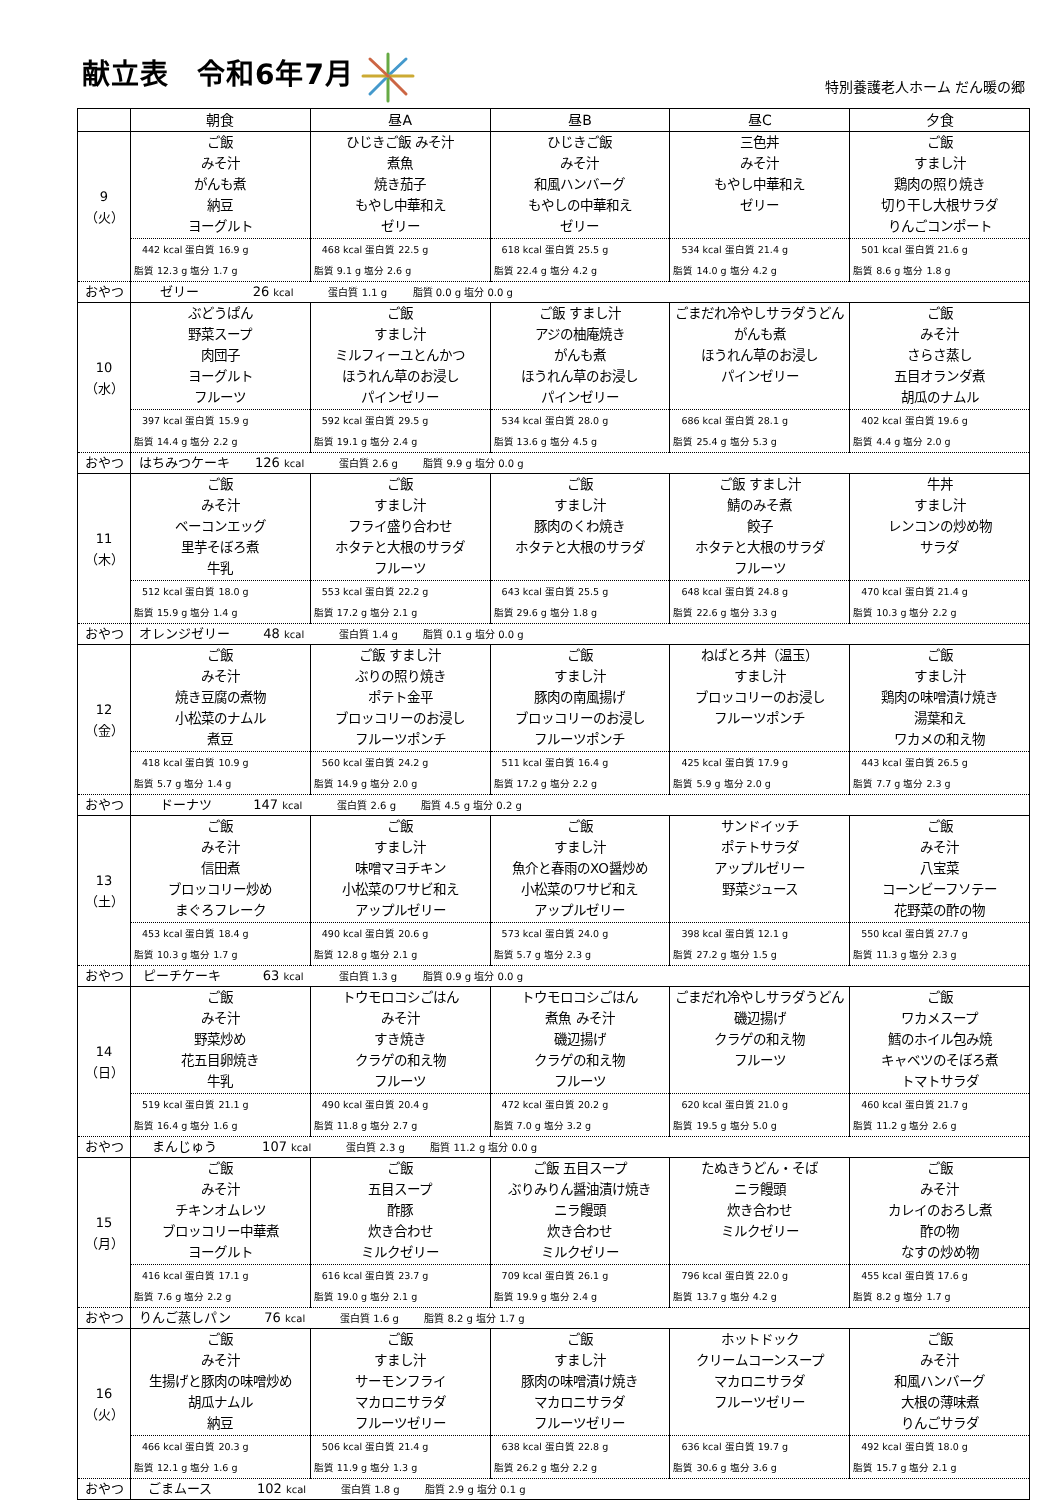献立表 令和6年7月
特別養護老人ホーム だん暖の郷
| | 朝食 | 昼A | 昼B | 昼C | 夕食 |
| --- | --- | --- | --- | --- | --- |
| 9 （火） | ご飯 みそ汁 がんも煮 納豆 ヨーグルト | ひじきご飯 みそ汁 煮魚 焼き茄子 もやし中華和え ゼリー | ひじきご飯 みそ汁 和風ハンバーグ もやしの中華和え ゼリー | 三色丼 みそ汁 もやし中華和え ゼリー | ご飯 すまし汁 鶏肉の照り焼き 切り干し大根サラダ りんごコンポート |
| | 442 kcal 蛋白質 16.9 g 脂質 12.3 g 塩分 1.7 g | 468 kcal 蛋白質 22.5 g 脂質 9.1 g 塩分 2.6 g | 618 kcal 蛋白質 25.5 g 脂質 22.4 g 塩分 4.2 g | 534 kcal 蛋白質 21.4 g 脂質 14.0 g 塩分 4.2 g | 501 kcal 蛋白質 21.6 g 脂質 8.6 g 塩分 1.8 g |
| おやつ | ゼリー 26 kcal 蛋白質 1.1 g 脂質 0.0 g 塩分 0.0 g | | | | |
| 10 （水） | ぶどうぱん 野菜スープ 肉団子 ヨーグルト フルーツ | ご飯 すまし汁 ミルフィーユとんかつ ほうれん草のお浸し パインゼリー | ご飯 すまし汁 アジの柚庵焼き がんも煮 ほうれん草のお浸し パインゼリー | ごまだれ冷やしサラダうどん がんも煮 ほうれん草のお浸し パインゼリー | ご飯 みそ汁 さらさ蒸し 五目オランダ煮 胡瓜のナムル |
| | 397 kcal 蛋白質 15.9 g 脂質 14.4 g 塩分 2.2 g | 592 kcal 蛋白質 29.5 g 脂質 19.1 g 塩分 2.4 g | 534 kcal 蛋白質 28.0 g 脂質 13.6 g 塩分 4.5 g | 686 kcal 蛋白質 28.1 g 脂質 25.4 g 塩分 5.3 g | 402 kcal 蛋白質 19.6 g 脂質 4.4 g 塩分 2.0 g |
| おやつ | はちみつケーキ 126 kcal 蛋白質 2.6 g 脂質 9.9 g 塩分 0.0 g | | | | |
| 11 （木） | ご飯 みそ汁 ベーコンエッグ 里芋そぼろ煮 牛乳 | ご飯 すまし汁 フライ盛り合わせ ホタテと大根のサラダ フルーツ | ご飯 すまし汁 豚肉のくわ焼き ホタテと大根のサラダ | ご飯 すまし汁 鯖のみそ煮 餃子 ホタテと大根のサラダ フルーツ | 牛丼 すまし汁 レンコンの炒め物 サラダ |
| | 512 kcal 蛋白質 18.0 g 脂質 15.9 g 塩分 1.4 g | 553 kcal 蛋白質 22.2 g 脂質 17.2 g 塩分 2.1 g | 643 kcal 蛋白質 25.5 g 脂質 29.6 g 塩分 1.8 g | 648 kcal 蛋白質 24.8 g 脂質 22.6 g 塩分 3.3 g | 470 kcal 蛋白質 21.4 g 脂質 10.3 g 塩分 2.2 g |
| おやつ | オレンジゼリー 48 kcal 蛋白質 1.4 g 脂質 0.1 g 塩分 0.0 g | | | | |
| 12 （金） | ご飯 みそ汁 焼き豆腐の煮物 小松菜のナムル 煮豆 | ご飯 すまし汁 ぶりの照り焼き ポテト金平 ブロッコリーのお浸し フルーツポンチ | ご飯 すまし汁 豚肉の南風揚げ ブロッコリーのお浸し フルーツポンチ | ねばとろ丼（温玉） すまし汁 ブロッコリーのお浸し フルーツポンチ | ご飯 すまし汁 鶏肉の味噌漬け焼き 湯葉和え ワカメの和え物 |
| | 418 kcal 蛋白質 10.9 g 脂質 5.7 g 塩分 1.4 g | 560 kcal 蛋白質 24.2 g 脂質 14.9 g 塩分 2.0 g | 511 kcal 蛋白質 16.4 g 脂質 17.2 g 塩分 2.2 g | 425 kcal 蛋白質 17.9 g 脂質 5.9 g 塩分 2.0 g | 443 kcal 蛋白質 26.5 g 脂質 7.7 g 塩分 2.3 g |
| おやつ | ドーナツ 147 kcal 蛋白質 2.6 g 脂質 4.5 g 塩分 0.2 g | | | | |
| 13 （土） | ご飯 みそ汁 信田煮 ブロッコリー炒め まぐろフレーク | ご飯 すまし汁 味噌マヨチキン 小松菜のワサビ和え アップルゼリー | ご飯 すまし汁 魚介と春雨のXO醤炒め 小松菜のワサビ和え アップルゼリー | サンドイッチ ポテトサラダ アップルゼリー 野菜ジュース | ご飯 みそ汁 八宝菜 コーンビーフソテー 花野菜の酢の物 |
| | 453 kcal 蛋白質 18.4 g 脂質 10.3 g 塩分 1.7 g | 490 kcal 蛋白質 20.6 g 脂質 12.8 g 塩分 2.1 g | 573 kcal 蛋白質 24.0 g 脂質 5.7 g 塩分 2.3 g | 398 kcal 蛋白質 12.1 g 脂質 27.2 g 塩分 1.5 g | 550 kcal 蛋白質 27.7 g 脂質 11.3 g 塩分 2.3 g |
| おやつ | ピーチケーキ 63 kcal 蛋白質 1.3 g 脂質 0.9 g 塩分 0.0 g | | | | |
| 14 （日） | ご飯 みそ汁 野菜炒め 花五目卵焼き 牛乳 | トウモロコシごはん みそ汁 すき焼き クラゲの和え物 フルーツ | トウモロコシごはん 煮魚 みそ汁 磯辺揚げ クラゲの和え物 フルーツ | ごまだれ冷やしサラダうどん 磯辺揚げ クラゲの和え物 フルーツ | ご飯 ワカメスープ 鱈のホイル包み焼 キャベツのそぼろ煮 トマトサラダ |
| | 519 kcal 蛋白質 21.1 g 脂質 16.4 g 塩分 1.6 g | 490 kcal 蛋白質 20.4 g 脂質 11.8 g 塩分 2.7 g | 472 kcal 蛋白質 20.2 g 脂質 7.0 g 塩分 3.2 g | 620 kcal 蛋白質 21.0 g 脂質 19.5 g 塩分 5.0 g | 460 kcal 蛋白質 21.7 g 脂質 11.2 g 塩分 2.6 g |
| おやつ | まんじゅう 107 kcal 蛋白質 2.3 g 脂質 11.2 g 塩分 0.0 g | | | | |
| 15 （月） | ご飯 みそ汁 チキンオムレツ ブロッコリー中華煮 ヨーグルト | ご飯 五目スープ 酢豚 炊き合わせ ミルクゼリー | ご飯 五目スープ ぶりみりん醤油漬け焼き ニラ饅頭 炊き合わせ ミルクゼリー | たぬきうどん・そば ニラ饅頭 炊き合わせ ミルクゼリー | ご飯 みそ汁 カレイのおろし煮 酢の物 なすの炒め物 |
| | 416 kcal 蛋白質 17.1 g 脂質 7.6 g 塩分 2.2 g | 616 kcal 蛋白質 23.7 g 脂質 19.0 g 塩分 2.1 g | 709 kcal 蛋白質 26.1 g 脂質 19.9 g 塩分 2.4 g | 796 kcal 蛋白質 22.0 g 脂質 13.7 g 塩分 4.2 g | 455 kcal 蛋白質 17.6 g 脂質 8.2 g 塩分 1.7 g |
| おやつ | りんご蒸しパン 76 kcal 蛋白質 1.6 g 脂質 8.2 g 塩分 1.7 g | | | | |
| 16 （火） | ご飯 みそ汁 生揚げと豚肉の味噌炒め 胡瓜ナムル 納豆 | ご飯 すまし汁 サーモンフライ マカロニサラダ フルーツゼリー | ご飯 すまし汁 豚肉の味噌漬け焼き マカロニサラダ フルーツゼリー | ホットドック クリームコーンスープ マカロニサラダ フルーツゼリー | ご飯 みそ汁 和風ハンバーグ 大根の薄味煮 りんごサラダ |
| | 466 kcal 蛋白質 20.3 g 脂質 12.1 g 塩分 1.6 g | 506 kcal 蛋白質 21.4 g 脂質 11.9 g 塩分 1.3 g | 638 kcal 蛋白質 22.8 g 脂質 26.2 g 塩分 2.2 g | 636 kcal 蛋白質 19.7 g 脂質 30.6 g 塩分 3.6 g | 492 kcal 蛋白質 18.0 g 脂質 15.7 g 塩分 2.1 g |
| おやつ | ごまムース 102 kcal 蛋白質 1.8 g 脂質 2.9 g 塩分 0.1 g | | | | |